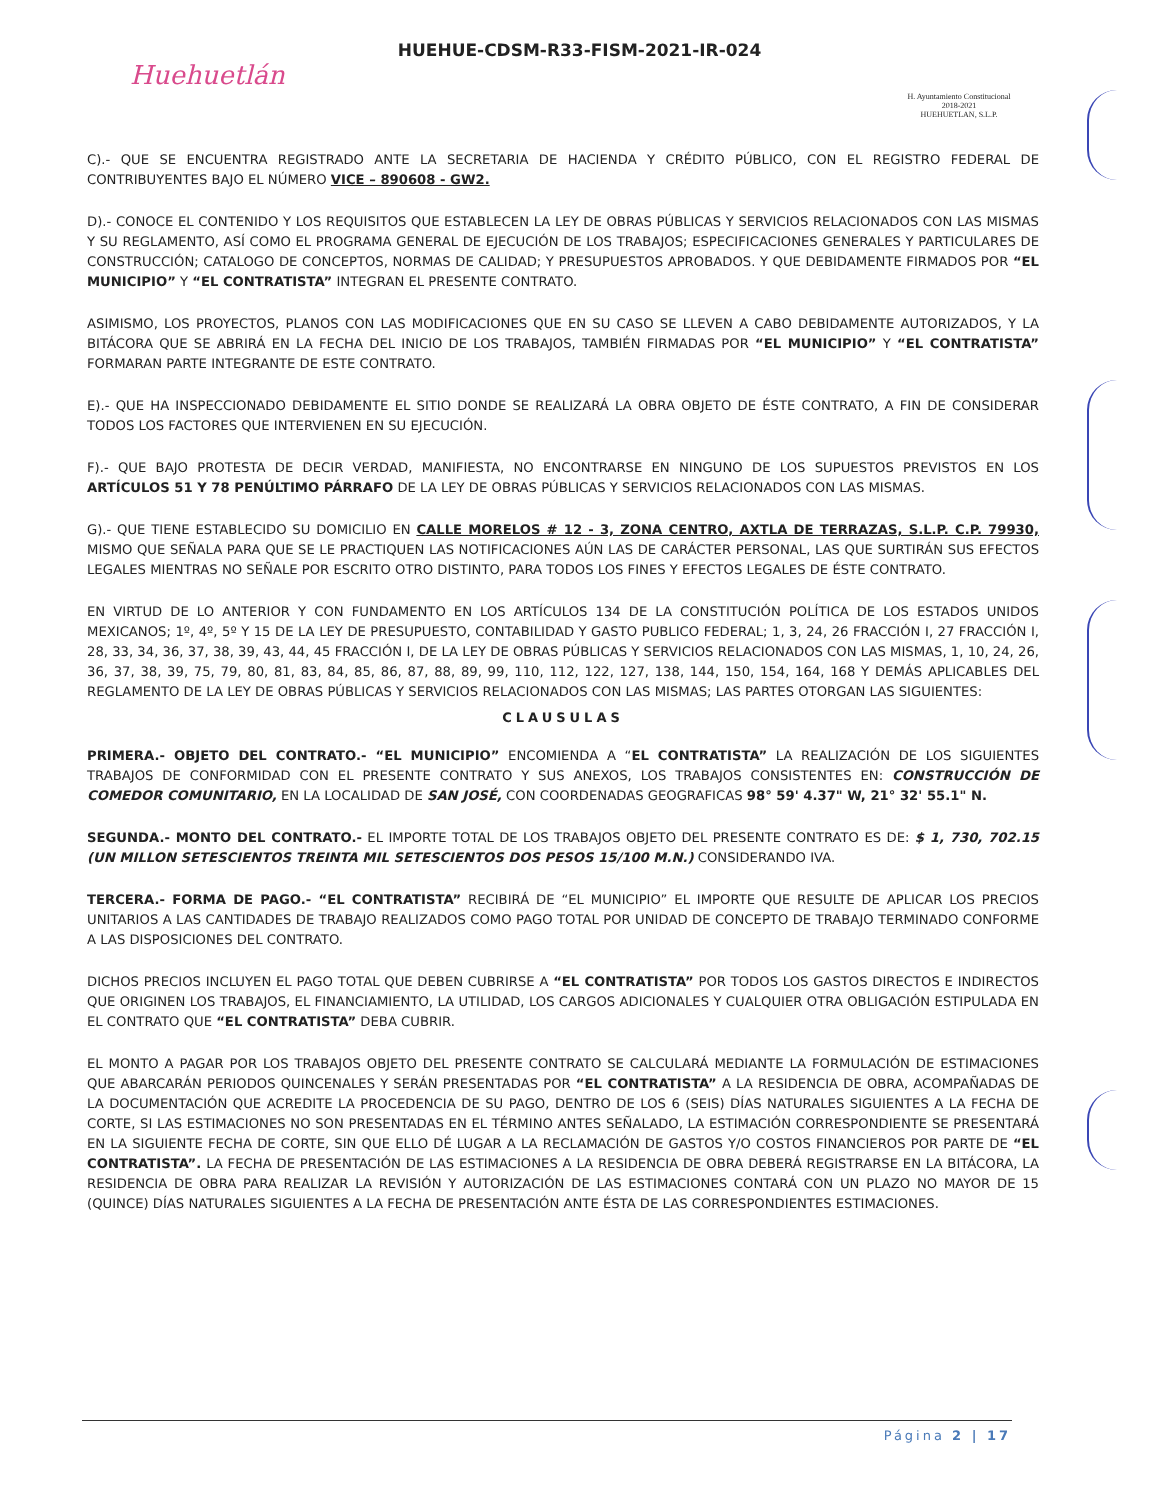Huehuetlán
HUEHUE-CDSM-R33-FISM-2021-IR-024
H. Ayuntamiento Constitucional
2018-2021
HUEHUETLAN, S.L.P.
C).- QUE SE ENCUENTRA REGISTRADO ANTE LA SECRETARIA DE HACIENDA Y CRÉDITO PÚBLICO, CON EL REGISTRO FEDERAL DE CONTRIBUYENTES BAJO EL NÚMERO VICE – 890608 - GW2.
D).- CONOCE EL CONTENIDO Y LOS REQUISITOS QUE ESTABLECEN LA LEY DE OBRAS PÚBLICAS Y SERVICIOS RELACIONADOS CON LAS MISMAS Y SU REGLAMENTO, ASÍ COMO EL PROGRAMA GENERAL DE EJECUCIÓN DE LOS TRABAJOS; ESPECIFICACIONES GENERALES Y PARTICULARES DE CONSTRUCCIÓN; CATALOGO DE CONCEPTOS, NORMAS DE CALIDAD; Y PRESUPUESTOS APROBADOS. Y QUE DEBIDAMENTE FIRMADOS POR “EL MUNICIPIO” Y “EL CONTRATISTA” INTEGRAN EL PRESENTE CONTRATO.
ASIMISMO, LOS PROYECTOS, PLANOS CON LAS MODIFICACIONES QUE EN SU CASO SE LLEVEN A CABO DEBIDAMENTE AUTORIZADOS, Y LA BITÁCORA QUE SE ABRIRÁ EN LA FECHA DEL INICIO DE LOS TRABAJOS, TAMBIÉN FIRMADAS POR “EL MUNICIPIO” Y “EL CONTRATISTA” FORMARAN PARTE INTEGRANTE DE ESTE CONTRATO.
E).- QUE HA INSPECCIONADO DEBIDAMENTE EL SITIO DONDE SE REALIZARÁ LA OBRA OBJETO DE ÉSTE CONTRATO, A FIN DE CONSIDERAR TODOS LOS FACTORES QUE INTERVIENEN EN SU EJECUCIÓN.
F).- QUE BAJO PROTESTA DE DECIR VERDAD, MANIFIESTA, NO ENCONTRARSE EN NINGUNO DE LOS SUPUESTOS PREVISTOS EN LOS ARTÍCULOS 51 Y 78 PENÚLTIMO PÁRRAFO DE LA LEY DE OBRAS PÚBLICAS Y SERVICIOS RELACIONADOS CON LAS MISMAS.
G).- QUE TIENE ESTABLECIDO SU DOMICILIO EN CALLE MORELOS # 12 - 3, ZONA CENTRO, AXTLA DE TERRAZAS, S.L.P. C.P. 79930, MISMO QUE SEÑALA PARA QUE SE LE PRACTIQUEN LAS NOTIFICACIONES AÚN LAS DE CARÁCTER PERSONAL, LAS QUE SURTIRÁN SUS EFECTOS LEGALES MIENTRAS NO SEÑALE POR ESCRITO OTRO DISTINTO, PARA TODOS LOS FINES Y EFECTOS LEGALES DE ÉSTE CONTRATO.
EN VIRTUD DE LO ANTERIOR Y CON FUNDAMENTO EN LOS ARTÍCULOS 134 DE LA CONSTITUCIÓN POLÍTICA DE LOS ESTADOS UNIDOS MEXICANOS; 1º, 4º, 5º Y 15 DE LA LEY DE PRESUPUESTO, CONTABILIDAD Y GASTO PUBLICO FEDERAL; 1, 3, 24, 26 FRACCIÓN I, 27 FRACCIÓN I, 28, 33, 34, 36, 37, 38, 39, 43, 44, 45 FRACCIÓN I, DE LA LEY DE OBRAS PÚBLICAS Y SERVICIOS RELACIONADOS CON LAS MISMAS, 1, 10, 24, 26, 36, 37, 38, 39, 75, 79, 80, 81, 83, 84, 85, 86, 87, 88, 89, 99, 110, 112, 122, 127, 138, 144, 150, 154, 164, 168 Y DEMÁS APLICABLES DEL REGLAMENTO DE LA LEY DE OBRAS PÚBLICAS Y SERVICIOS RELACIONADOS CON LAS MISMAS; LAS PARTES OTORGAN LAS SIGUIENTES:
CLAUSULAS
PRIMERA.- OBJETO DEL CONTRATO.- “EL MUNICIPIO” ENCOMIENDA A “EL CONTRATISTA” LA REALIZACIÓN DE LOS SIGUIENTES TRABAJOS DE CONFORMIDAD CON EL PRESENTE CONTRATO Y SUS ANEXOS, LOS TRABAJOS CONSISTENTES EN: CONSTRUCCIÓN DE COMEDOR COMUNITARIO, EN LA LOCALIDAD DE SAN JOSÉ, CON COORDENADAS GEOGRAFICAS 98° 59' 4.37" W, 21° 32' 55.1" N.
SEGUNDA.- MONTO DEL CONTRATO.- EL IMPORTE TOTAL DE LOS TRABAJOS OBJETO DEL PRESENTE CONTRATO ES DE: $ 1, 730, 702.15 (UN MILLON SETESCIENTOS TREINTA MIL SETESCIENTOS DOS PESOS 15/100 M.N.) CONSIDERANDO IVA.
TERCERA.- FORMA DE PAGO.- “EL CONTRATISTA” RECIBIRÁ DE “EL MUNICIPIO” EL IMPORTE QUE RESULTE DE APLICAR LOS PRECIOS UNITARIOS A LAS CANTIDADES DE TRABAJO REALIZADOS COMO PAGO TOTAL POR UNIDAD DE CONCEPTO DE TRABAJO TERMINADO CONFORME A LAS DISPOSICIONES DEL CONTRATO.
DICHOS PRECIOS INCLUYEN EL PAGO TOTAL QUE DEBEN CUBRIRSE A “EL CONTRATISTA” POR TODOS LOS GASTOS DIRECTOS E INDIRECTOS QUE ORIGINEN LOS TRABAJOS, EL FINANCIAMIENTO, LA UTILIDAD, LOS CARGOS ADICIONALES Y CUALQUIER OTRA OBLIGACIÓN ESTIPULADA EN EL CONTRATO QUE “EL CONTRATISTA” DEBA CUBRIR.
EL MONTO A PAGAR POR LOS TRABAJOS OBJETO DEL PRESENTE CONTRATO SE CALCULARÁ MEDIANTE LA FORMULACIÓN DE ESTIMACIONES QUE ABARCARÁN PERIODOS QUINCENALES Y SERÁN PRESENTADAS POR “EL CONTRATISTA” A LA RESIDENCIA DE OBRA, ACOMPAÑADAS DE LA DOCUMENTACIÓN QUE ACREDITE LA PROCEDENCIA DE SU PAGO, DENTRO DE LOS 6 (SEIS) DÍAS NATURALES SIGUIENTES A LA FECHA DE CORTE, SI LAS ESTIMACIONES NO SON PRESENTADAS EN EL TÉRMINO ANTES SEÑALADO, LA ESTIMACIÓN CORRESPONDIENTE SE PRESENTARÁ EN LA SIGUIENTE FECHA DE CORTE, SIN QUE ELLO DÉ LUGAR A LA RECLAMACIÓN DE GASTOS Y/O COSTOS FINANCIEROS POR PARTE DE “EL CONTRATISTA”. LA FECHA DE PRESENTACIÓN DE LAS ESTIMACIONES A LA RESIDENCIA DE OBRA DEBERÁ REGISTRARSE EN LA BITÁCORA, LA RESIDENCIA DE OBRA PARA REALIZAR LA REVISIÓN Y AUTORIZACIÓN DE LAS ESTIMACIONES CONTARÁ CON UN PLAZO NO MAYOR DE 15 (QUINCE) DÍAS NATURALES SIGUIENTES A LA FECHA DE PRESENTACIÓN ANTE ÉSTA DE LAS CORRESPONDIENTES ESTIMACIONES.
Página 2 | 17